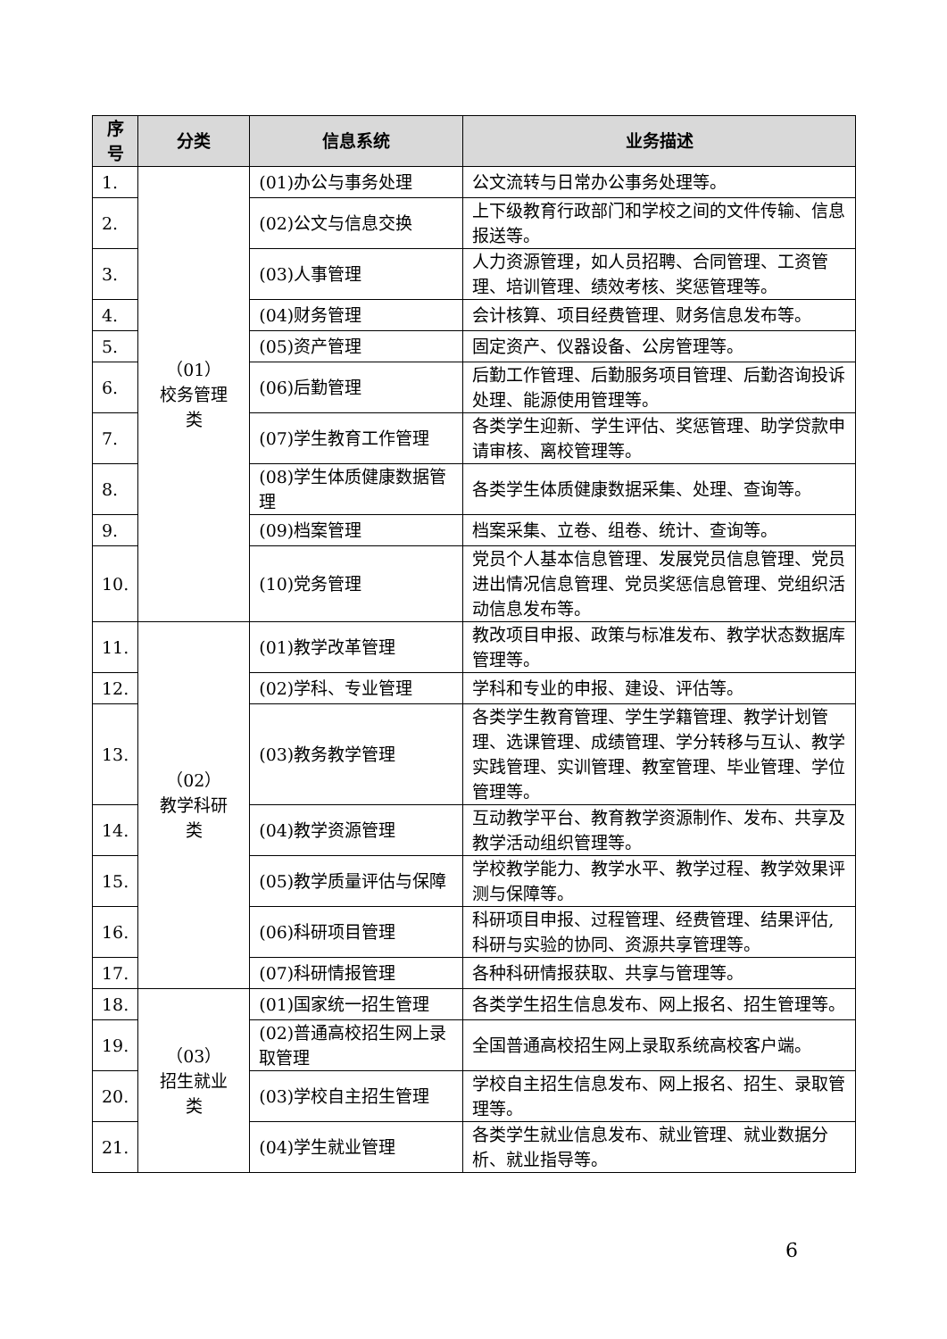| 序号 | 分类 | 信息系统 | 业务描述 |
| --- | --- | --- | --- |
| 1. | （01） 校务管理 类 | (01)办公与事务处理 | 公文流转与日常办公事务处理等。 |
| 2. | | (02)公文与信息交换 | 上下级教育行政部门和学校之间的文件传输、信息报送等。 |
| 3. | | (03)人事管理 | 人力资源管理，如人员招聘、合同管理、工资管理、培训管理、绩效考核、奖惩管理等。 |
| 4. | | (04)财务管理 | 会计核算、项目经费管理、财务信息发布等。 |
| 5. | | (05)资产管理 | 固定资产、仪器设备、公房管理等。 |
| 6. | | (06)后勤管理 | 后勤工作管理、后勤服务项目管理、后勤咨询投诉处理、能源使用管理等。 |
| 7. | | (07)学生教育工作管理 | 各类学生迎新、学生评估、奖惩管理、助学贷款申请审核、离校管理等。 |
| 8. | | (08)学生体质健康数据管理 | 各类学生体质健康数据采集、处理、查询等。 |
| 9. | | (09)档案管理 | 档案采集、立卷、组卷、统计、查询等。 |
| 10. | | (10)党务管理 | 党员个人基本信息管理、发展党员信息管理、党员进出情况信息管理、党员奖惩信息管理、党组织活动信息发布等。 |
| 11. | （02） 教学科研 类 | (01)教学改革管理 | 教改项目申报、政策与标准发布、教学状态数据库管理等。 |
| 12. | | (02)学科、专业管理 | 学科和专业的申报、建设、评估等。 |
| 13. | | (03)教务教学管理 | 各类学生教育管理、学生学籍管理、教学计划管理、选课管理、成绩管理、学分转移与互认、教学实践管理、实训管理、教室管理、毕业管理、学位管理等。 |
| 14. | | (04)教学资源管理 | 互动教学平台、教育教学资源制作、发布、共享及教学活动组织管理等。 |
| 15. | | (05)教学质量评估与保障 | 学校教学能力、教学水平、教学过程、教学效果评测与保障等。 |
| 16. | | (06)科研项目管理 | 科研项目申报、过程管理、经费管理、结果评估,科研与实验的协同、资源共享管理等。 |
| 17. | | (07)科研情报管理 | 各种科研情报获取、共享与管理等。 |
| 18. | （03） 招生就业 类 | (01)国家统一招生管理 | 各类学生招生信息发布、网上报名、招生管理等。 |
| 19. | | (02)普通高校招生网上录取管理 | 全国普通高校招生网上录取系统高校客户端。 |
| 20. | | (03)学校自主招生管理 | 学校自主招生信息发布、网上报名、招生、录取管理等。 |
| 21. | | (04)学生就业管理 | 各类学生就业信息发布、就业管理、就业数据分析、就业指导等。 |
6